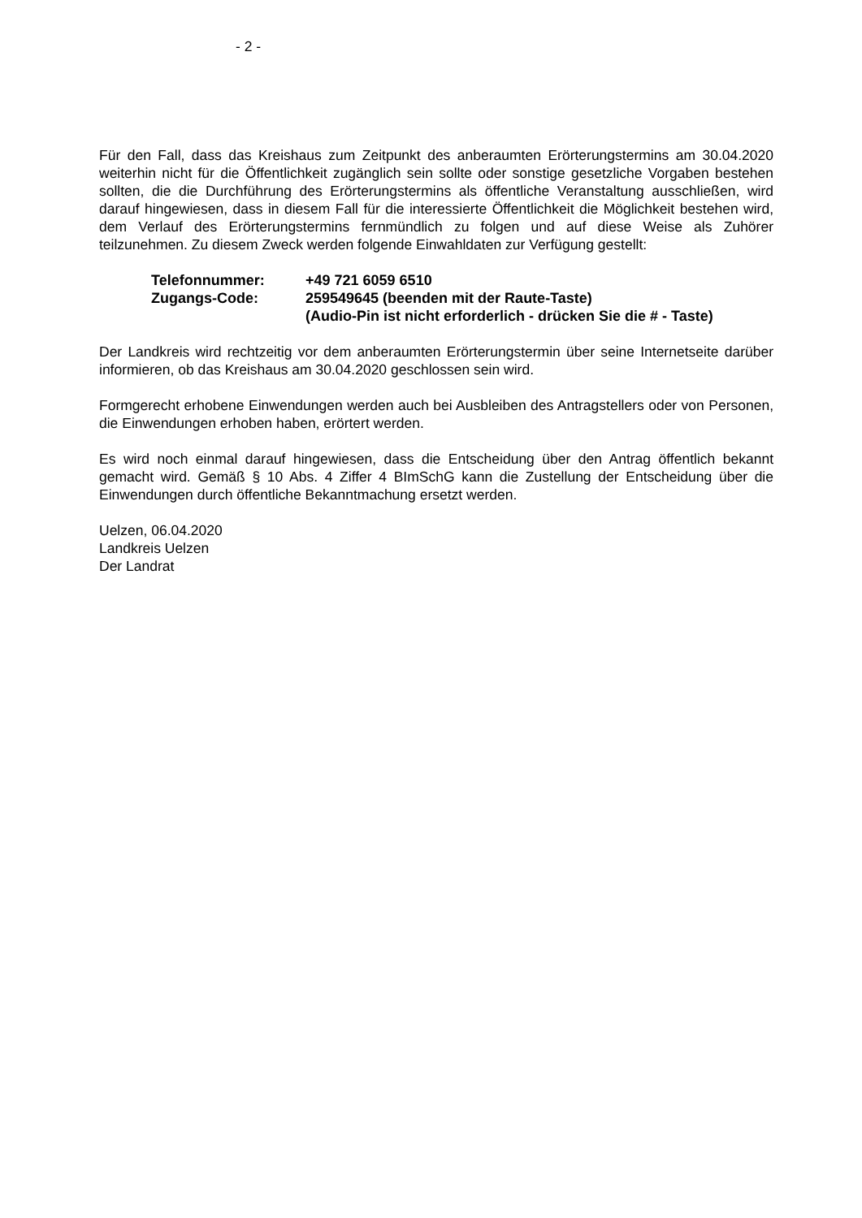- 2 -
Für den Fall, dass das Kreishaus zum Zeitpunkt des anberaumten Erörterungstermins am 30.04.2020 weiterhin nicht für die Öffentlichkeit zugänglich sein sollte oder sonstige gesetzliche Vorgaben bestehen sollten, die die Durchführung des Erörterungstermins als öffentliche Veranstaltung ausschließen, wird darauf hingewiesen, dass in diesem Fall für die interessierte Öffentlichkeit die Möglichkeit bestehen wird, dem Verlauf des Erörterungstermins fernmündlich zu folgen und auf diese Weise als Zuhörer teilzunehmen. Zu diesem Zweck werden folgende Einwahldaten zur Verfügung gestellt:
| Telefonnummer: | +49 721 6059 6510 |
| Zugangs-Code: | 259549645 (beenden mit der Raute-Taste) (Audio-Pin ist nicht erforderlich - drücken Sie die # - Taste) |
Der Landkreis wird rechtzeitig vor dem anberaumten Erörterungstermin über seine Internetseite darüber informieren, ob das Kreishaus am 30.04.2020 geschlossen sein wird.
Formgerecht erhobene Einwendungen werden auch bei Ausbleiben des Antragstellers oder von Personen, die Einwendungen erhoben haben, erörtert werden.
Es wird noch einmal darauf hingewiesen, dass die Entscheidung über den Antrag öffentlich bekannt gemacht wird. Gemäß § 10 Abs. 4 Ziffer 4 BImSchG kann die Zustellung der Entscheidung über die Einwendungen durch öffentliche Bekanntmachung ersetzt werden.
Uelzen, 06.04.2020
Landkreis Uelzen
Der Landrat